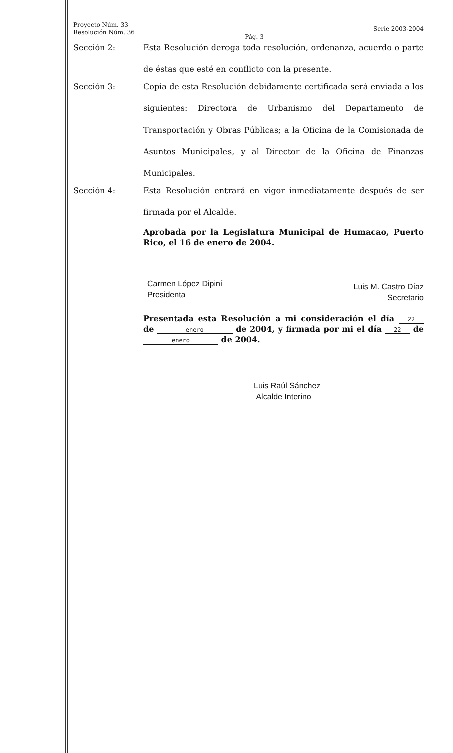Proyecto Núm. 33
Resolución Núm. 36
Pág. 3
Serie 2003-2004
Sección 2:
Esta Resolución deroga toda resolución, ordenanza, acuerdo o parte de éstas que esté en conflicto con la presente.
Sección 3:
Copia de esta Resolución debidamente certificada será enviada a los siguientes: Directora de Urbanismo del Departamento de Transportación y Obras Públicas; a la Oficina de la Comisionada de Asuntos Municipales, y al Director de la Oficina de Finanzas Municipales.
Sección 4:
Esta Resolución entrará en vigor inmediatamente después de ser firmada por el Alcalde.
Aprobada por la Legislatura Municipal de Humacao, Puerto Rico, el 16 de enero de 2004.
Carmen López Dipiní
Presidenta
Luis M. Castro Díaz
Secretario
Presentada esta Resolución a mi consideración el día 22 de enero de 2004, y firmada por mi el día 22 de enero de 2004.
Luis Raúl Sánchez
Alcalde Interino